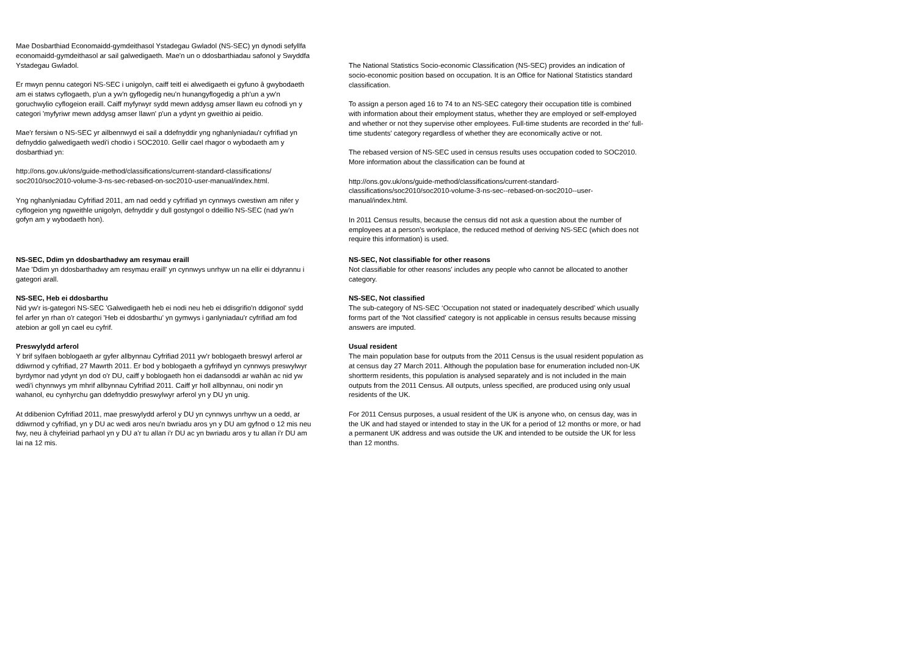Mae Dosbarthiad Economaidd-gymdeithasol Ystadegau Gwladol (NS-SEC) yn dynodi sefyllfa economaidd-gymdeithasol ar sail galwedigaeth. Mae'n un o ddosbarthiadau safonol y Swyddfa Ystadegau Gwladol.
Er mwyn pennu categori NS-SEC i unigolyn, caiff teitl ei alwedigaeth ei gyfuno â gwybodaeth am ei statws cyflogaeth, p'un a yw'n gyflogedig neu'n hunangyflogedig a ph'un a yw'n goruchwylio cyflogeion eraill. Caiff myfyrwyr sydd mewn addysg amser llawn eu cofnodi yn y categori 'myfyriwr mewn addysg amser llawn' p'un a ydynt yn gweithio ai peidio.
Mae'r fersiwn o NS-SEC yr ailbennwyd ei sail a ddefnyddir yng nghanlyniadau'r cyfrifiad yn defnyddio galwedigaeth wedi'i chodio i SOC2010. Gellir cael rhagor o wybodaeth am y dosbarthiad yn:
http://ons.gov.uk/ons/guide-method/classifications/current-standard-classifications/ soc2010/soc2010-volume-3-ns-sec-rebased-on-soc2010-user-manual/index.html.
Yng nghanlyniadau Cyfrifiad 2011, am nad oedd y cyfrifiad yn cynnwys cwestiwn am nifer y cyflogeion yng ngweithle unigolyn, defnyddir y dull gostyngol o ddeillio NS-SEC (nad yw'n gofyn am y wybodaeth hon).
NS-SEC, Ddim yn ddosbarthadwy am resymau eraill
Mae 'Ddim yn ddosbarthadwy am resymau eraill' yn cynnwys unrhyw un na ellir ei ddyrannu i gategori arall.
NS-SEC, Heb ei ddosbarthu
Nid yw'r is-gategori NS-SEC 'Galwedigaeth heb ei nodi neu heb ei ddisgrifio'n ddigonol' sydd fel arfer yn rhan o'r categori 'Heb ei ddosbarthu' yn gymwys i ganlyniadau'r cyfrifiad am fod atebion ar goll yn cael eu cyfrif.
Preswylydd arferol
Y brif sylfaen boblogaeth ar gyfer allbynnau Cyfrifiad 2011 yw'r boblogaeth breswyl arferol ar ddiwrnod y cyfrifiad, 27 Mawrth 2011. Er bod y boblogaeth a gyfrifwyd yn cynnwys preswylwyr byrdymor nad ydynt yn dod o'r DU, caiff y boblogaeth hon ei dadansoddi ar wahân ac nid yw wedi'i chynnwys ym mhrif allbynnau Cyfrifiad 2011. Caiff yr holl allbynnau, oni nodir yn wahanol, eu cynhyrchu gan ddefnyddio preswylwyr arferol yn y DU yn unig.
At ddibenion Cyfrifiad 2011, mae preswylydd arferol y DU yn cynnwys unrhyw un a oedd, ar ddiwrnod y cyfrifiad, yn y DU ac wedi aros neu'n bwriadu aros yn y DU am gyfnod o 12 mis neu fwy, neu â chyfeiriad parhaol yn y DU a'r tu allan i'r DU ac yn bwriadu aros y tu allan i'r DU am lai na 12 mis.
The National Statistics Socio-economic Classification (NS-SEC) provides an indication of socio-economic position based on occupation. It is an Office for National Statistics standard classification.
To assign a person aged 16 to 74 to an NS-SEC category their occupation title is combined with information about their employment status, whether they are employed or self-employed and whether or not they supervise other employees. Full-time students are recorded in the' full-time students' category regardless of whether they are economically active or not.
The rebased version of NS-SEC used in census results uses occupation coded to SOC2010. More information about the classification can be found at
http://ons.gov.uk/ons/guide-method/classifications/current-standard-classifications/soc2010/soc2010-volume-3-ns-sec--rebased-on-soc2010--user-manual/index.html.
In 2011 Census results, because the census did not ask a question about the number of employees at a person's workplace, the reduced method of deriving NS-SEC (which does not require this information) is used.
NS-SEC, Not classifiable for other reasons
Not classifiable for other reasons' includes any people who cannot be allocated to another category.
NS-SEC, Not classified
The sub-category of NS-SEC ‘Occupation not stated or inadequately described’ which usually forms part of the 'Not classified' category is not applicable in census results because missing answers are imputed.
Usual resident
The main population base for outputs from the 2011 Census is the usual resident population as at census day 27 March 2011. Although the population base for enumeration included non-UK shortterm residents, this population is analysed separately and is not included in the main outputs from the 2011 Census. All outputs, unless specified, are produced using only usual residents of the UK.
For 2011 Census purposes, a usual resident of the UK is anyone who, on census day, was in the UK and had stayed or intended to stay in the UK for a period of 12 months or more, or had a permanent UK address and was outside the UK and intended to be outside the UK for less than 12 months.